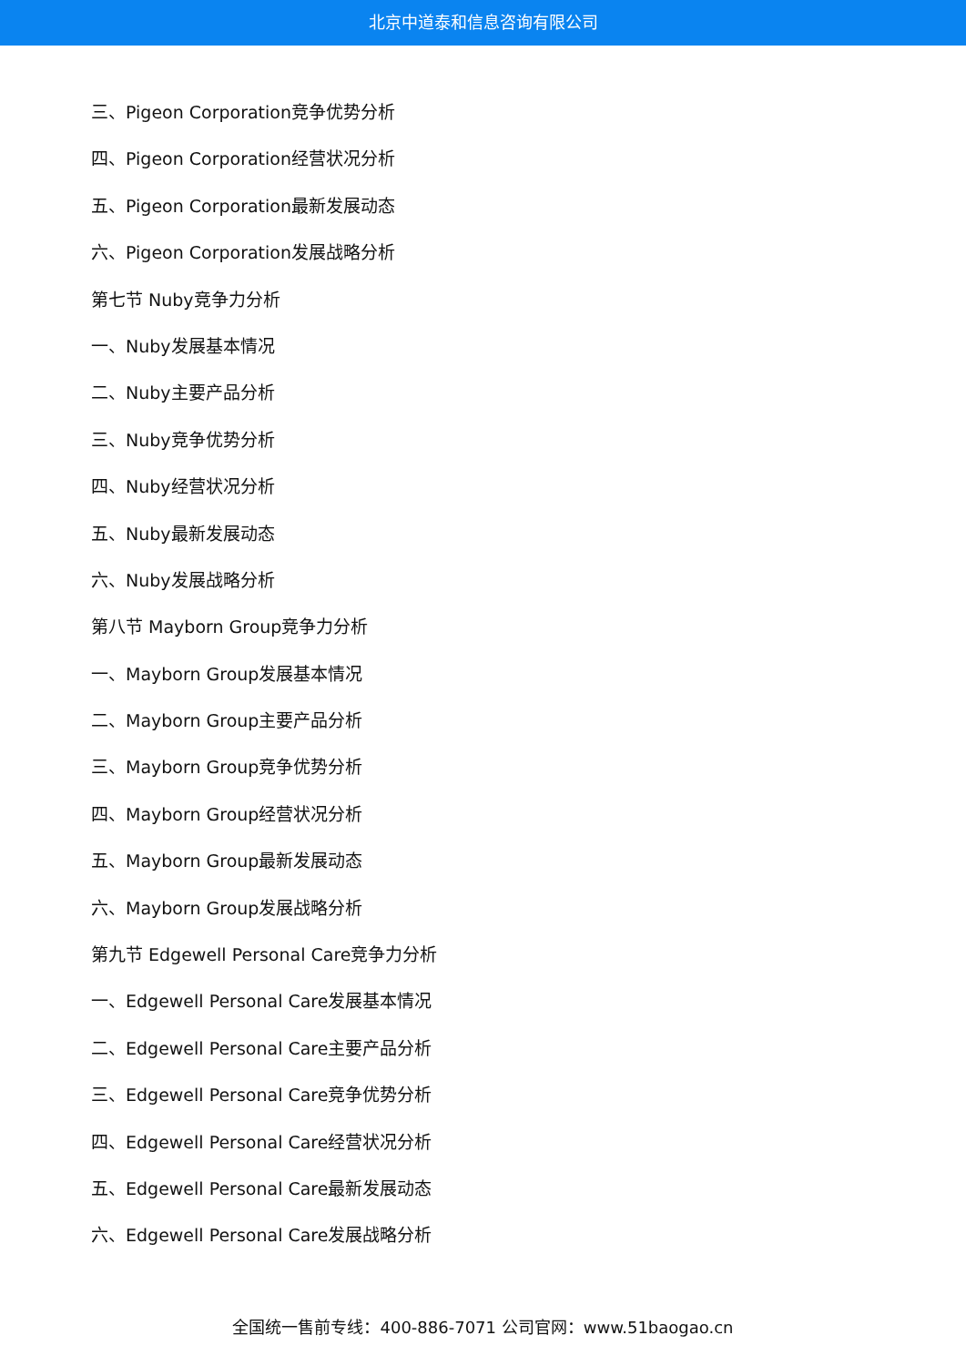北京中道泰和信息咨询有限公司
三、Pigeon Corporation竞争优势分析
四、Pigeon Corporation经营状况分析
五、Pigeon Corporation最新发展动态
六、Pigeon Corporation发展战略分析
第七节 Nuby竞争力分析
一、Nuby发展基本情况
二、Nuby主要产品分析
三、Nuby竞争优势分析
四、Nuby经营状况分析
五、Nuby最新发展动态
六、Nuby发展战略分析
第八节 Mayborn Group竞争力分析
一、Mayborn Group发展基本情况
二、Mayborn Group主要产品分析
三、Mayborn Group竞争优势分析
四、Mayborn Group经营状况分析
五、Mayborn Group最新发展动态
六、Mayborn Group发展战略分析
第九节 Edgewell Personal Care竞争力分析
一、Edgewell Personal Care发展基本情况
二、Edgewell Personal Care主要产品分析
三、Edgewell Personal Care竞争优势分析
四、Edgewell Personal Care经营状况分析
五、Edgewell Personal Care最新发展动态
六、Edgewell Personal Care发展战略分析
全国统一售前专线：400-886-7071 公司官网：www.51baogao.cn